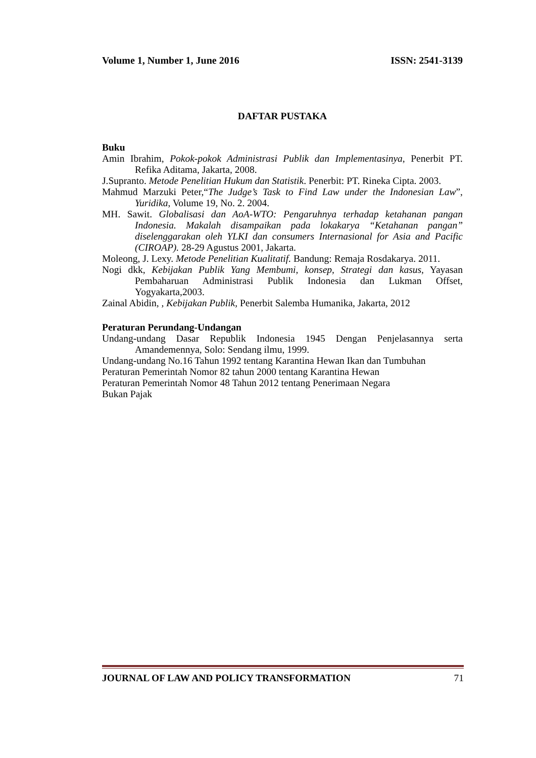Volume 1, Number 1, June 2016 ISSN: 2541-3139
DAFTAR PUSTAKA
Buku
Amin Ibrahim, Pokok-pokok Administrasi Publik dan Implementasinya, Penerbit PT. Refika Aditama, Jakarta, 2008.
J.Supranto. Metode Penelitian Hukum dan Statistik. Penerbit: PT. Rineka Cipta. 2003.
Mahmud Marzuki Peter,“The Judge’s Task to Find Law under the Indonesian Law”, Yuridika, Volume 19, No. 2. 2004.
MH. Sawit. Globalisasi dan AoA-WTO: Pengaruhnya terhadap ketahanan pangan Indonesia. Makalah disampaikan pada lokakarya “Ketahanan pangan” diselenggarakan oleh YLKI dan consumers Internasional for Asia and Pacific (CIROAP). 28-29 Agustus 2001, Jakarta.
Moleong, J. Lexy. Metode Penelitian Kualitatif. Bandung: Remaja Rosdakarya. 2011.
Nogi dkk, Kebijakan Publik Yang Membumi, konsep, Strategi dan kasus, Yayasan Pembaharuan Administrasi Publik Indonesia dan Lukman Offset, Yogyakarta,2003.
Zainal Abidin, , Kebijakan Publik, Penerbit Salemba Humanika, Jakarta, 2012
Peraturan Perundang-Undangan
Undang-undang Dasar Republik Indonesia 1945 Dengan Penjelasannya serta Amandemennya, Solo: Sendang ilmu, 1999.
Undang-undang No.16 Tahun 1992 tentang Karantina Hewan Ikan dan Tumbuhan
Peraturan Pemerintah Nomor 82 tahun 2000 tentang Karantina Hewan
Peraturan Pemerintah Nomor 48 Tahun 2012 tentang Penerimaan Negara
Bukan Pajak
JOURNAL OF LAW AND POLICY TRANSFORMATION 71